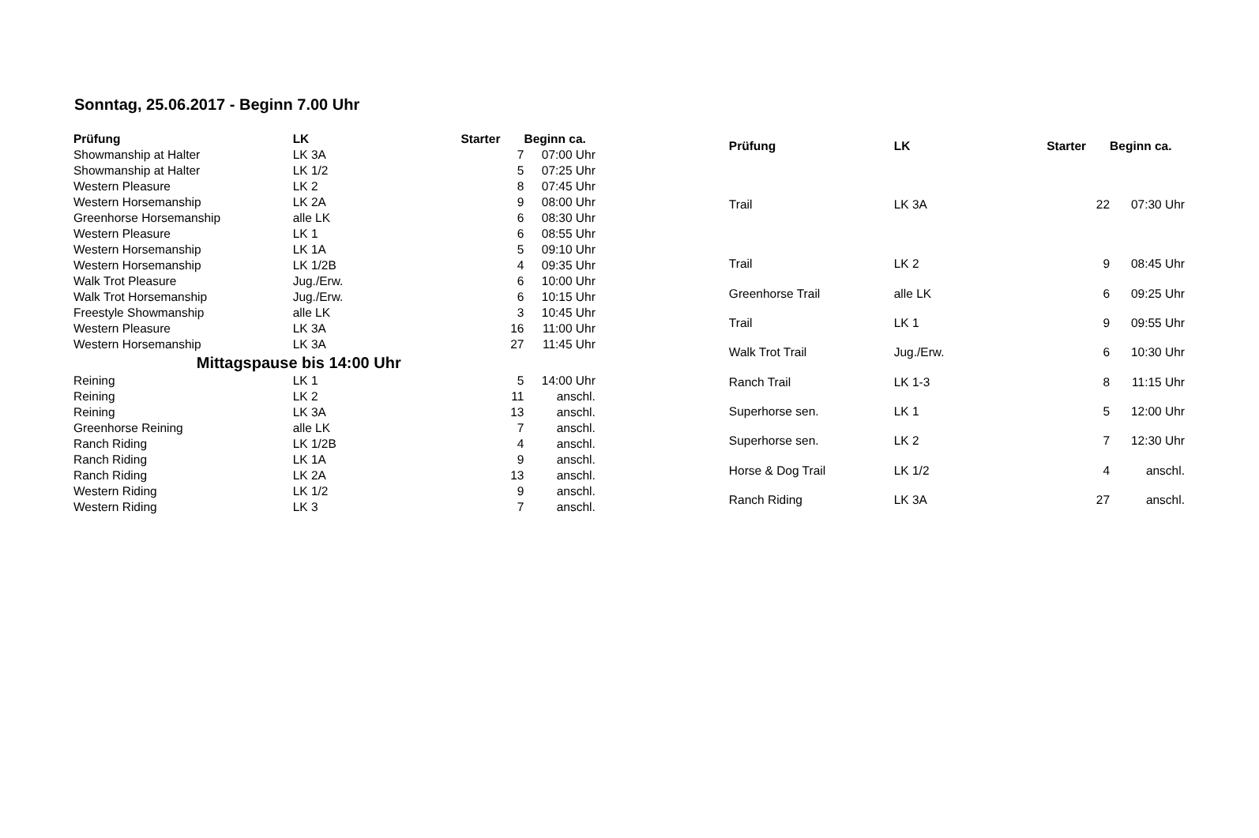Sonntag, 25.06.2017 - Beginn 7.00 Uhr
| Prüfung | LK | Starter | Beginn ca. |
| --- | --- | --- | --- |
| Showmanship at Halter | LK 3A | 7 | 07:00 Uhr |
| Showmanship at Halter | LK 1/2 | 5 | 07:25 Uhr |
| Western Pleasure | LK 2 | 8 | 07:45 Uhr |
| Western Horsemanship | LK 2A | 9 | 08:00 Uhr |
| Greenhorse Horsemanship | alle LK | 6 | 08:30 Uhr |
| Western Pleasure | LK 1 | 6 | 08:55 Uhr |
| Western Horsemanship | LK 1A | 5 | 09:10 Uhr |
| Western Horsemanship | LK 1/2B | 4 | 09:35 Uhr |
| Walk Trot Pleasure | Jug./Erw. | 6 | 10:00 Uhr |
| Walk Trot Horsemanship | Jug./Erw. | 6 | 10:15 Uhr |
| Freestyle Showmanship | alle LK | 3 | 10:45 Uhr |
| Western Pleasure | LK 3A | 16 | 11:00 Uhr |
| Western Horsemanship | LK 3A | 27 | 11:45 Uhr |
| Mittagspause bis 14:00 Uhr | | | |
| Reining | LK 1 | 5 | 14:00 Uhr |
| Reining | LK 2 | 11 | anschl. |
| Reining | LK 3A | 13 | anschl. |
| Greenhorse Reining | alle LK | 7 | anschl. |
| Ranch Riding | LK 1/2B | 4 | anschl. |
| Ranch Riding | LK 1A | 9 | anschl. |
| Ranch Riding | LK 2A | 13 | anschl. |
| Western Riding | LK 1/2 | 9 | anschl. |
| Western Riding | LK 3 | 7 | anschl. |
| Prüfung | LK | Starter | Beginn ca. |
| --- | --- | --- | --- |
| Trail | LK 3A | 22 | 07:30 Uhr |
| Trail | LK 2 | 9 | 08:45 Uhr |
| Greenhorse Trail | alle LK | 6 | 09:25 Uhr |
| Trail | LK 1 | 9 | 09:55 Uhr |
| Walk Trot Trail | Jug./Erw. | 6 | 10:30 Uhr |
| Ranch Trail | LK 1-3 | 8 | 11:15 Uhr |
| Superhorse sen. | LK 1 | 5 | 12:00 Uhr |
| Superhorse sen. | LK 2 | 7 | 12:30 Uhr |
| Horse & Dog Trail | LK 1/2 | 4 | anschl. |
| Ranch Riding | LK 3A | 27 | anschl. |